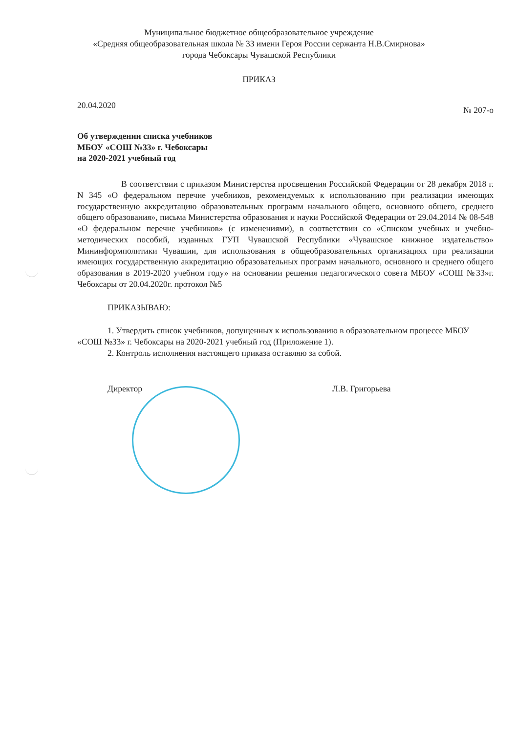Муниципальное бюджетное общеобразовательное учреждение
«Средняя общеобразовательная школа № 33 имени Героя России сержанта Н.В.Смирнова»
города Чебоксары Чувашской Республики
ПРИКАЗ
20.04.2020 № 207-о
Об утверждении списка учебников
МБОУ «СОШ №33» г. Чебоксары
на 2020-2021 учебный год
В соответствии с приказом Министерства просвещения Российской Федерации от 28 декабря 2018 г. N 345 «О федеральном перечне учебников, рекомендуемых к использованию при реализации имеющих государственную аккредитацию образовательных программ начального общего, основного общего, среднего общего образования», письма Министерства образования и науки Российской Федерации от 29.04.2014 № 08-548 «О федеральном перечне учебников» (с изменениями), в соответствии со «Списком учебных и учебно-методических пособий, изданных ГУП Чувашской Республики «Чувашское книжное издательство» Мининформполитики Чувашии, для использования в общеобразовательных организациях при реализации имеющих государственную аккредитацию образовательных программ начального, основного и среднего общего образования в 2019-2020 учебном году» на основании решения педагогического совета МБОУ «СОШ №33»г. Чебоксары от 20.04.2020г. протокол №5
ПРИКАЗЫВАЮ:
1. Утвердить список учебников, допущенных к использованию в образовательном процессе МБОУ «СОШ №33» г. Чебоксары на 2020-2021 учебный год (Приложение 1).
2. Контроль исполнения настоящего приказа оставляю за собой.
Директор Л.В. Григорьева